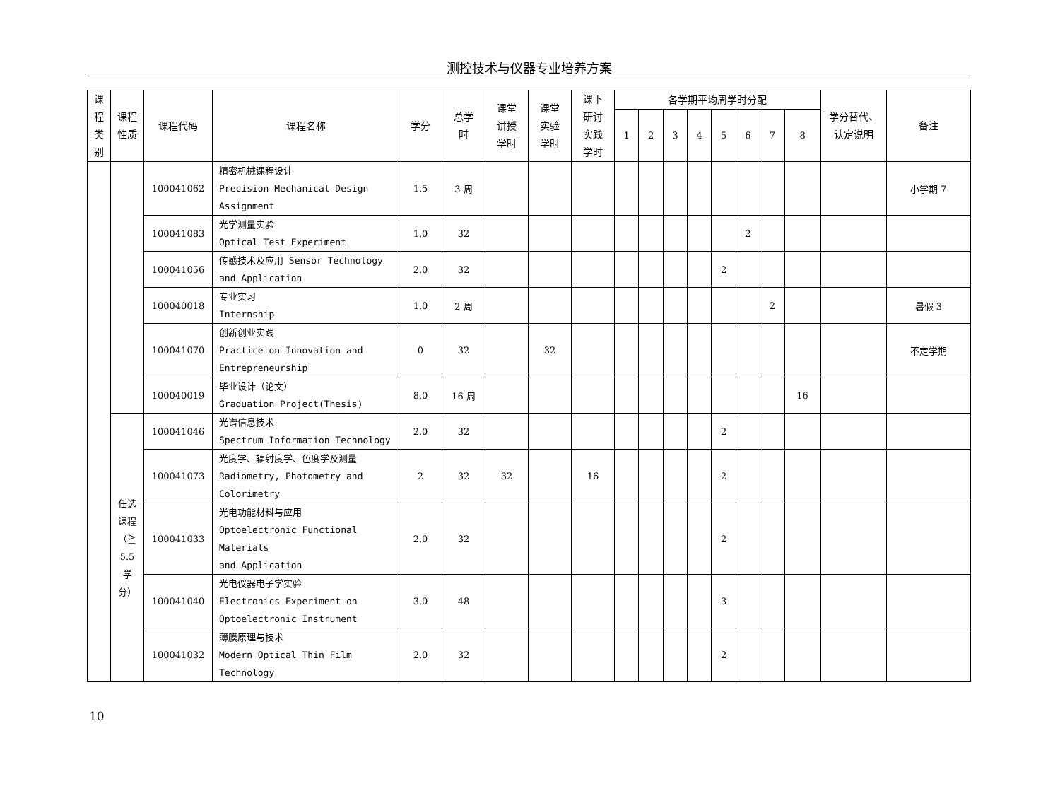测控技术与仪器专业培养方案
| 课 程 类 别 | 课程 性质 | 课程代码 | 课程名称 | 学分 | 总学 时 | 课堂 讲授 学时 | 课堂 实验 学时 | 课下 研讨 实践 学时 | 各学期平均周学时分配 | | | | | | | | 学分替代、 认定说明 | 备注 |
| --- | --- | --- | --- | --- | --- | --- | --- | --- | --- | --- | --- | --- | --- | --- | --- | --- | --- | --- |
| | | | | | | | | | 1 | 2 | 3 | 4 | 5 | 6 | 7 | 8 | | |
| | | 100041062 | 精密机械课程设计 Precision Mechanical Design Assignment | 1.5 | 3 周 | | | | | | | | | | | | | 小学期 7 |
| | | 100041083 | 光学测量实验 Optical Test Experiment | 1.0 | 32 | | | | | | | | | 2 | | | | |
| | | 100041056 | 传感技术及应用 Sensor Technology and Application | 2.0 | 32 | | | | | | | | 2 | | | | | |
| | | 100040018 | 专业实习 Internship | 1.0 | 2 周 | | | | | | | | | | 2 | | | 暑假 3 |
| | | 100041070 | 创新创业实践 Practice on Innovation and Entrepreneurship | 0 | 32 | | 32 | | | | | | | | | | | 不定学期 |
| | | 100040019 | 毕业设计（论文） Graduation Project(Thesis) | 8.0 | 16 周 | | | | | | | | | | | 16 | | |
| | 任选 课程 （≧ 5.5 学 分） | 100041046 | 光谱信息技术 Spectrum Information Technology | 2.0 | 32 | | | | | | | | 2 | | | | | |
| | | 100041073 | 光度学、辐射度学、色度学及测量 Radiometry, Photometry and Colorimetry | 2 | 32 | 32 | | 16 | | | | | 2 | | | | | |
| | | 100041033 | 光电功能材料与应用 Optoelectronic Functional Materials and Application | 2.0 | 32 | | | | | | | | 2 | | | | | |
| | | 100041040 | 光电仪器电子学实验 Electronics Experiment on Optoelectronic Instrument | 3.0 | 48 | | | | | | | | 3 | | | | | |
| | | 100041032 | 薄膜原理与技术 Modern Optical Thin Film Technology | 2.0 | 32 | | | | | | | | 2 | | | | | |
10